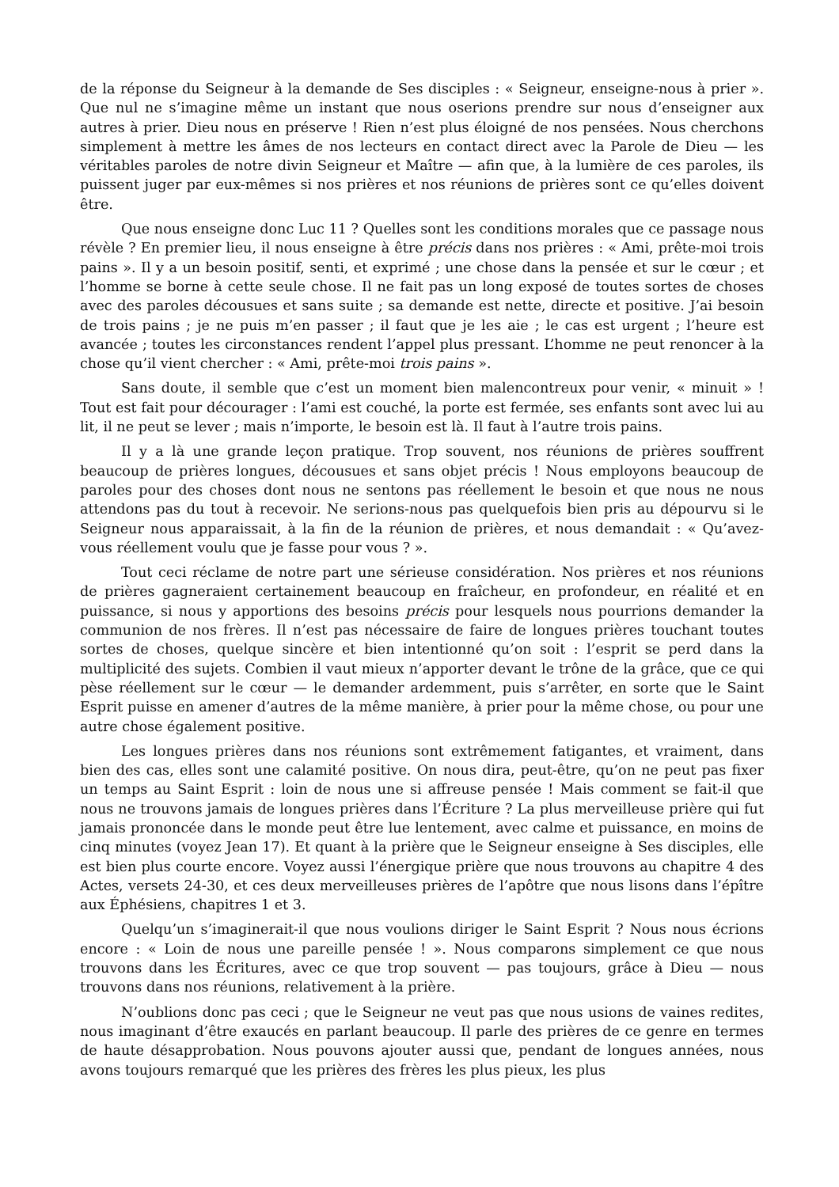de la réponse du Seigneur à la demande de Ses disciples : « Seigneur, enseigne-nous à prier ». Que nul ne s’imagine même un instant que nous oserions prendre sur nous d’enseigner aux autres à prier. Dieu nous en préserve ! Rien n’est plus éloigné de nos pensées. Nous cherchons simplement à mettre les âmes de nos lecteurs en contact direct avec la Parole de Dieu — les véritables paroles de notre divin Seigneur et Maître — afin que, à la lumière de ces paroles, ils puissent juger par eux-mêmes si nos prières et nos réunions de prières sont ce qu’elles doivent être.
Que nous enseigne donc Luc 11 ? Quelles sont les conditions morales que ce passage nous révèle ? En premier lieu, il nous enseigne à être précis dans nos prières : « Ami, prête-moi trois pains ». Il y a un besoin positif, senti, et exprimé ; une chose dans la pensée et sur le cœur ; et l’homme se borne à cette seule chose. Il ne fait pas un long exposé de toutes sortes de choses avec des paroles décousues et sans suite ; sa demande est nette, directe et positive. J’ai besoin de trois pains ; je ne puis m’en passer ; il faut que je les aie ; le cas est urgent ; l’heure est avancée ; toutes les circonstances rendent l’appel plus pressant. L’homme ne peut renoncer à la chose qu’il vient chercher : « Ami, prête-moi trois pains ».
Sans doute, il semble que c’est un moment bien malencontreux pour venir, « minuit » ! Tout est fait pour décourager : l’ami est couché, la porte est fermée, ses enfants sont avec lui au lit, il ne peut se lever ; mais n’importe, le besoin est là. Il faut à l’autre trois pains.
Il y a là une grande leçon pratique. Trop souvent, nos réunions de prières souffrent beaucoup de prières longues, décousues et sans objet précis ! Nous employons beaucoup de paroles pour des choses dont nous ne sentons pas réellement le besoin et que nous ne nous attendons pas du tout à recevoir. Ne serions-nous pas quelquefois bien pris au dépourvu si le Seigneur nous apparaissait, à la fin de la réunion de prières, et nous demandait : « Qu’avez-vous réellement voulu que je fasse pour vous ? ».
Tout ceci réclame de notre part une sérieuse considération. Nos prières et nos réunions de prières gagneraient certainement beaucoup en fraîcheur, en profondeur, en réalité et en puissance, si nous y apportions des besoins précis pour lesquels nous pourrions demander la communion de nos frères. Il n’est pas nécessaire de faire de longues prières touchant toutes sortes de choses, quelque sincère et bien intentionné qu’on soit : l’esprit se perd dans la multiplicité des sujets. Combien il vaut mieux n’apporter devant le trône de la grâce, que ce qui pèse réellement sur le cœur — le demander ardemment, puis s’arrêter, en sorte que le Saint Esprit puisse en amener d’autres de la même manière, à prier pour la même chose, ou pour une autre chose également positive.
Les longues prières dans nos réunions sont extrêmement fatigantes, et vraiment, dans bien des cas, elles sont une calamité positive. On nous dira, peut-être, qu’on ne peut pas fixer un temps au Saint Esprit : loin de nous une si affreuse pensée ! Mais comment se fait-il que nous ne trouvons jamais de longues prières dans l’Écriture ? La plus merveilleuse prière qui fut jamais prononcée dans le monde peut être lue lentement, avec calme et puissance, en moins de cinq minutes (voyez Jean 17). Et quant à la prière que le Seigneur enseigne à Ses disciples, elle est bien plus courte encore. Voyez aussi l’énergique prière que nous trouvons au chapitre 4 des Actes, versets 24-30, et ces deux merveilleuses prières de l’apôtre que nous lisons dans l’épître aux Éphésiens, chapitres 1 et 3.
Quelqu’un s’imaginerait-il que nous voulions diriger le Saint Esprit ? Nous nous écrions encore : « Loin de nous une pareille pensée ! ». Nous comparons simplement ce que nous trouvons dans les Écritures, avec ce que trop souvent — pas toujours, grâce à Dieu — nous trouvons dans nos réunions, relativement à la prière.
N’oublions donc pas ceci ; que le Seigneur ne veut pas que nous usions de vaines redites, nous imaginant d’être exaucés en parlant beaucoup. Il parle des prières de ce genre en termes de haute désapprobation. Nous pouvons ajouter aussi que, pendant de longues années, nous avons toujours remarqué que les prières des frères les plus pieux, les plus